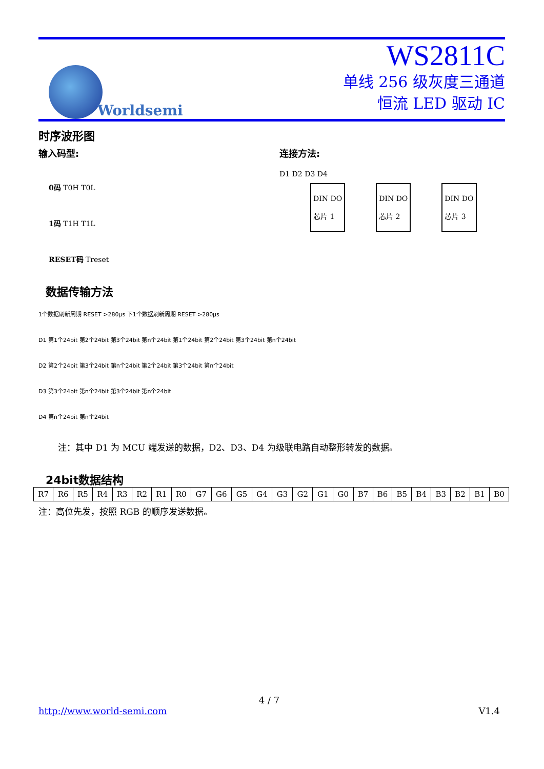Worldsemi
WS2811C
单线 256 级灰度三通道
恒流 LED 驱动 IC
时序波形图
输入码型:
0码 T0H T0L
1码 T1H T1L
RESET码 Treset
连接方法:
D1 D2 D3 D4
DIN DO
芯片 1
DIN DO
芯片 2
DIN DO
芯片 3
数据传输方法
1个数据刷新周期 RESET >280μs 下1个数据刷新周期 RESET >280μs
D1 第1个24bit 第2个24bit 第3个24bit 第n个24bit 第1个24bit 第2个24bit 第3个24bit 第n个24bit
D2 第2个24bit 第3个24bit 第n个24bit 第2个24bit 第3个24bit 第n个24bit
D3 第3个24bit 第n个24bit 第3个24bit 第n个24bit
D4 第n个24bit 第n个24bit
注：其中 D1 为 MCU 端发送的数据，D2、D3、D4 为级联电路自动整形转发的数据。
24bit数据结构
| R7 | R6 | R5 | R4 | R3 | R2 | R1 | R0 | G7 | G6 | G5 | G4 | G3 | G2 | G1 | G0 | B7 | B6 | B5 | B4 | B3 | B2 | B1 | B0 |
注：高位先发，按照 RGB 的顺序发送数据。
4 / 7
http://www.world-semi.com V1.4